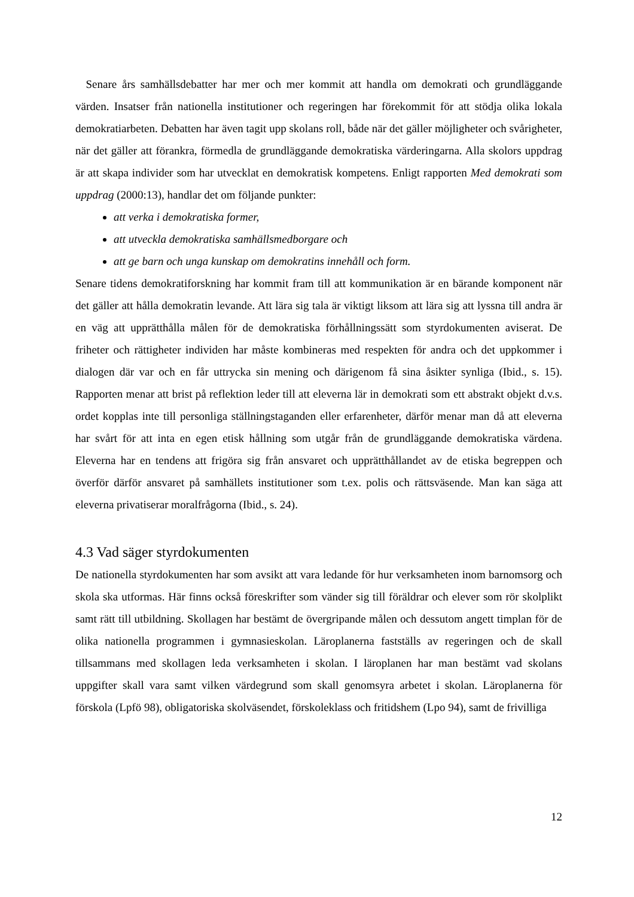Senare års samhällsdebatter har mer och mer kommit att handla om demokrati och grundläggande värden. Insatser från nationella institutioner och regeringen har förekommit för att stödja olika lokala demokratiarbeten. Debatten har även tagit upp skolans roll, både när det gäller möjligheter och svårigheter, när det gäller att förankra, förmedla de grundläggande demokratiska värderingarna. Alla skolors uppdrag är att skapa individer som har utvecklat en demokratisk kompetens. Enligt rapporten Med demokrati som uppdrag (2000:13), handlar det om följande punkter:
att verka i demokratiska former,
att utveckla demokratiska samhällsmedborgare och
att ge barn och unga kunskap om demokratins innehåll och form.
Senare tidens demokratiforskning har kommit fram till att kommunikation är en bärande komponent när det gäller att hålla demokratin levande. Att lära sig tala är viktigt liksom att lära sig att lyssna till andra är en väg att upprätthålla målen för de demokratiska förhållningssätt som styrdokumenten aviserat. De friheter och rättigheter individen har måste kombineras med respekten för andra och det uppkommer i dialogen där var och en får uttrycka sin mening och därigenom få sina åsikter synliga (Ibid., s. 15). Rapporten menar att brist på reflektion leder till att eleverna lär in demokrati som ett abstrakt objekt d.v.s. ordet kopplas inte till personliga ställningstaganden eller erfarenheter, därför menar man då att eleverna har svårt för att inta en egen etisk hållning som utgår från de grundläggande demokratiska värdena. Eleverna har en tendens att frigöra sig från ansvaret och upprätthållandet av de etiska begreppen och överför därför ansvaret på samhällets institutioner som t.ex. polis och rättsväsende. Man kan säga att eleverna privatiserar moralfrågorna (Ibid., s. 24).
4.3 Vad säger styrdokumenten
De nationella styrdokumenten har som avsikt att vara ledande för hur verksamheten inom barnomsorg och skola ska utformas. Här finns också föreskrifter som vänder sig till föräldrar och elever som rör skolplikt samt rätt till utbildning. Skollagen har bestämt de övergripande målen och dessutom angett timplan för de olika nationella programmen i gymnasieskolan. Läroplanerna fastställs av regeringen och de skall tillsammans med skollagen leda verksamheten i skolan. I läroplanen har man bestämt vad skolans uppgifter skall vara samt vilken värdegrund som skall genomsyra arbetet i skolan. Läroplanerna för förskola (Lpfö 98), obligatoriska skolväsendet, förskoleklass och fritidshem (Lpo 94), samt de frivilliga
12